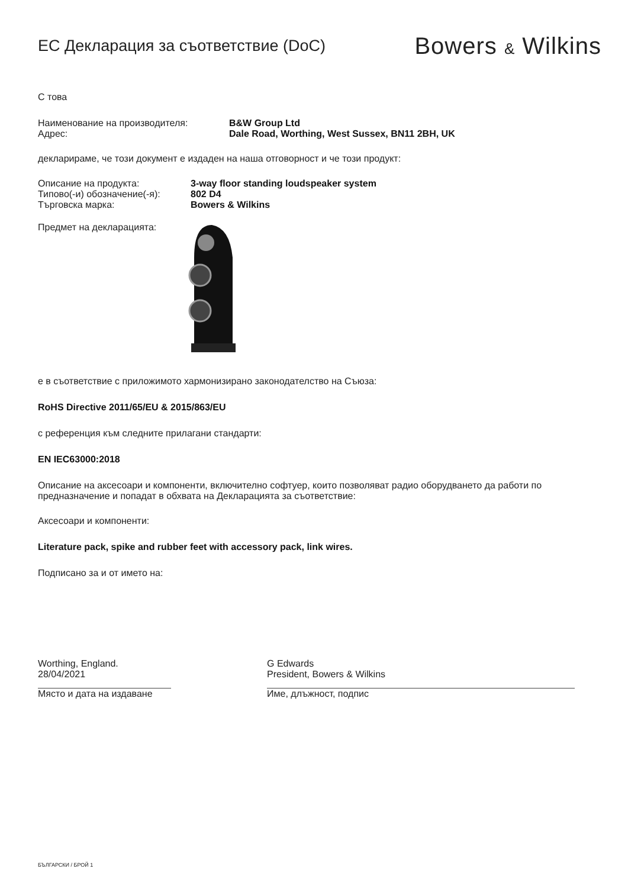ЕС Декларация за съответствие (DoC)
Bowers & Wilkins
С това
Наименование на производителя:
Адрес:
B&W Group Ltd
Dale Road, Worthing, West Sussex, BN11 2BH, UK
декларираме, че този документ е издаден на наша отговорност и че този продукт:
Описание на продукта:
Типово(-и) обозначение(-я):
Търговска марка:
3-way floor standing loudspeaker system
802 D4
Bowers & Wilkins
Предмет на декларацията:
е в съответствие с приложимото хармонизирано законодателство на Съюза:
RoHS Directive 2011/65/EU & 2015/863/EU
с референция към следните прилагани стандарти:
EN IEC63000:2018
Описание на аксесоари и компоненти, включително софтуер, които позволяват радио оборудването да работи по предназначение и попадат в обхвата на Декларацията за съответствие:
Аксесоари и компоненти:
Literature pack, spike and rubber feet with accessory pack, link wires.
Подписано за и от името на:
Worthing, England.
28/04/2021
Място и дата на издаване
G Edwards
President, Bowers & Wilkins
Име, длъжност, подпис
БЪЛГАРСКИ / БРОЙ 1